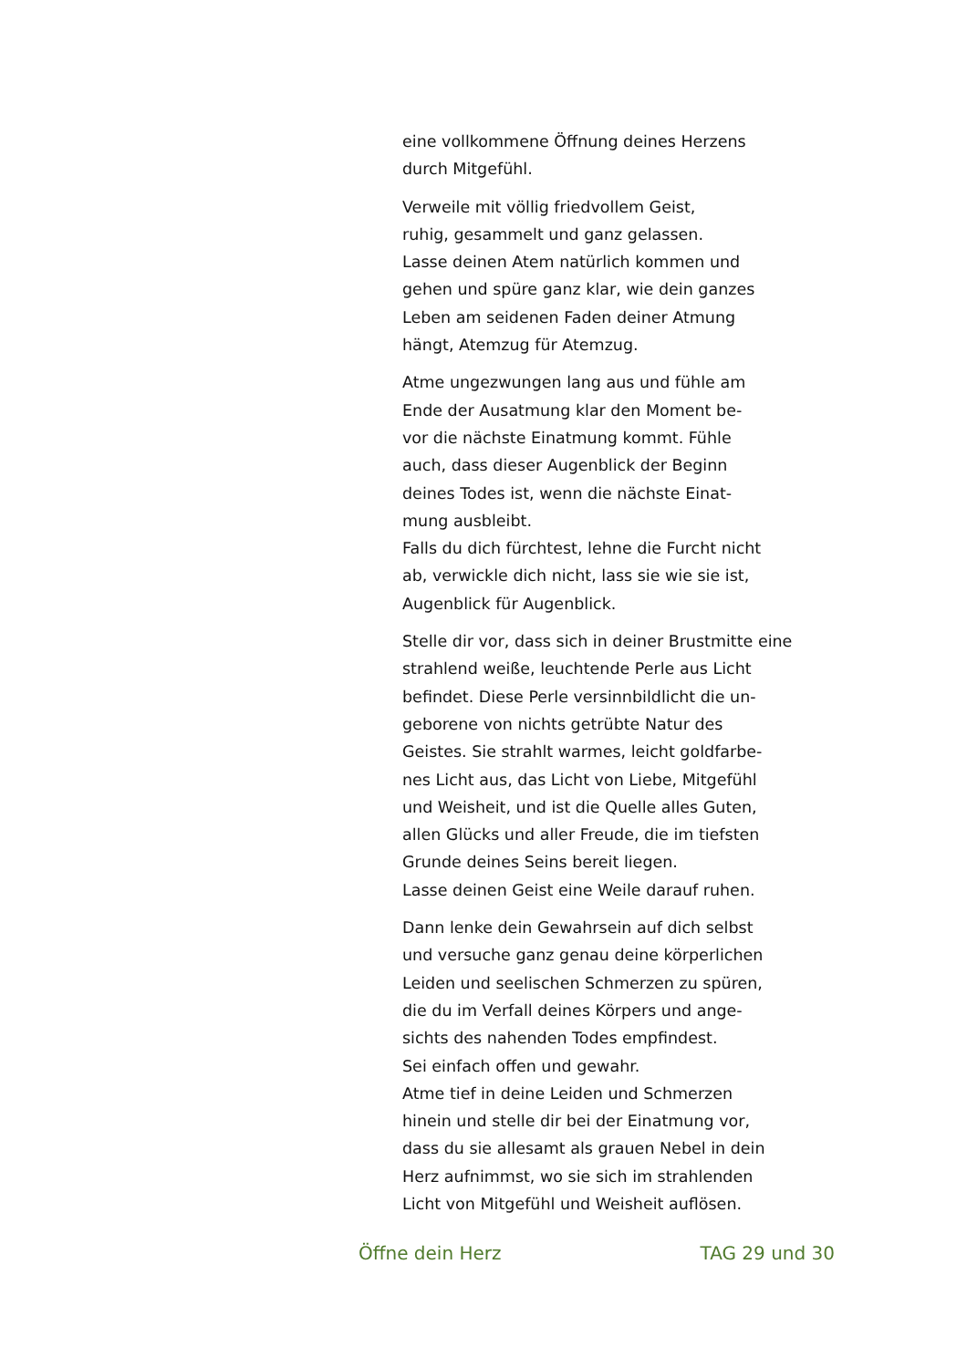eine vollkommene Öffnung deines Herzens
durch Mitgefühl.
Verweile mit völlig friedvollem Geist,
ruhig, gesammelt und ganz gelassen.
Lasse deinen Atem natürlich kommen und
gehen und spüre ganz klar, wie dein ganzes
Leben am seidenen Faden deiner Atmung
hängt, Atemzug für Atemzug.
Atme ungezwungen lang aus und fühle am
Ende der Ausatmung klar den Moment be-
vor die nächste Einatmung kommt. Fühle
auch, dass dieser Augenblick der Beginn
deines Todes ist, wenn die nächste Einat-
mung ausbleibt.
Falls du dich fürchtest, lehne die Furcht nicht
ab, verwickle dich nicht, lass sie wie sie ist,
Augenblick für Augenblick.
Stelle dir vor, dass sich in deiner Brustmitte eine
strahlend weiße, leuchtende Perle aus Licht
befindet. Diese Perle versinnbildlicht die un-
geborene von nichts getrübte Natur des
Geistes. Sie strahlt warmes, leicht goldfarbe-
nes Licht aus, das Licht von Liebe, Mitgefühl
und Weisheit, und ist die Quelle alles Guten,
allen Glücks und aller Freude, die im tiefsten
Grunde deines Seins bereit liegen.
Lasse deinen Geist eine Weile darauf ruhen.
Dann lenke dein Gewahrsein auf dich selbst
und versuche ganz genau deine körperlichen
Leiden und seelischen Schmerzen zu spüren,
die du im Verfall deines Körpers und ange-
sichts des nahenden Todes empfindest.
Sei einfach offen und gewahr.
Atme tief in deine Leiden und Schmerzen
hinein und stelle dir bei der Einatmung vor,
dass du sie allesamt als grauen Nebel in dein
Herz aufnimmst, wo sie sich im strahlenden
Licht von Mitgefühl und Weisheit auflösen.
Öffne dein Herz TAG 29 und 30